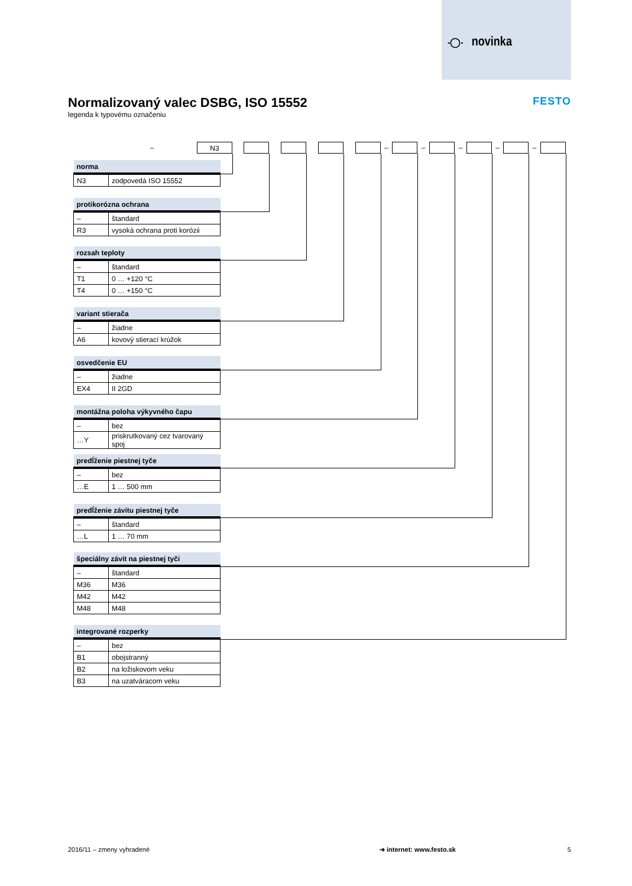-◯- novinka
Normalizovaný valec DSBG, ISO 15552
legenda k typovému označeniu
FESTO
– N3 – – – – –
| norma | |
| --- | --- |
| N3 | zodpovedá ISO 15552 |
| protikorózna ochrana | |
| --- | --- |
| – | štandard |
| R3 | vysoká ochrana proti korózii |
| rozsah teploty | |
| --- | --- |
| – | štandard |
| T1 | 0 … +120 °C |
| T4 | 0 … +150 °C |
| variant stierača | |
| --- | --- |
| – | žiadne |
| A6 | kovový stierací krúžok |
| osvedčenie EU | |
| --- | --- |
| – | žiadne |
| EX4 | II 2GD |
| montážna poloha výkyvného čapu | |
| --- | --- |
| – | bez |
| …Y | priskrutkovaný cez tvarovaný spoj |
| predĺženie piestnej tyče | |
| --- | --- |
| – | bez |
| …E | 1 … 500 mm |
| predĺženie závitu piestnej tyče | |
| --- | --- |
| – | štandard |
| …L | 1 … 70 mm |
| špeciálny závit na piestnej tyči | |
| --- | --- |
| – | štandard |
| M36 | M36 |
| M42 | M42 |
| M48 | M48 |
| integrované rozperky | |
| --- | --- |
| – | bez |
| B1 | obojstranný |
| B2 | na ložiskovom veku |
| B3 | na uzatváracom veku |
2016/11 – zmeny vyhradené ➔ internet: www.festo.sk 5